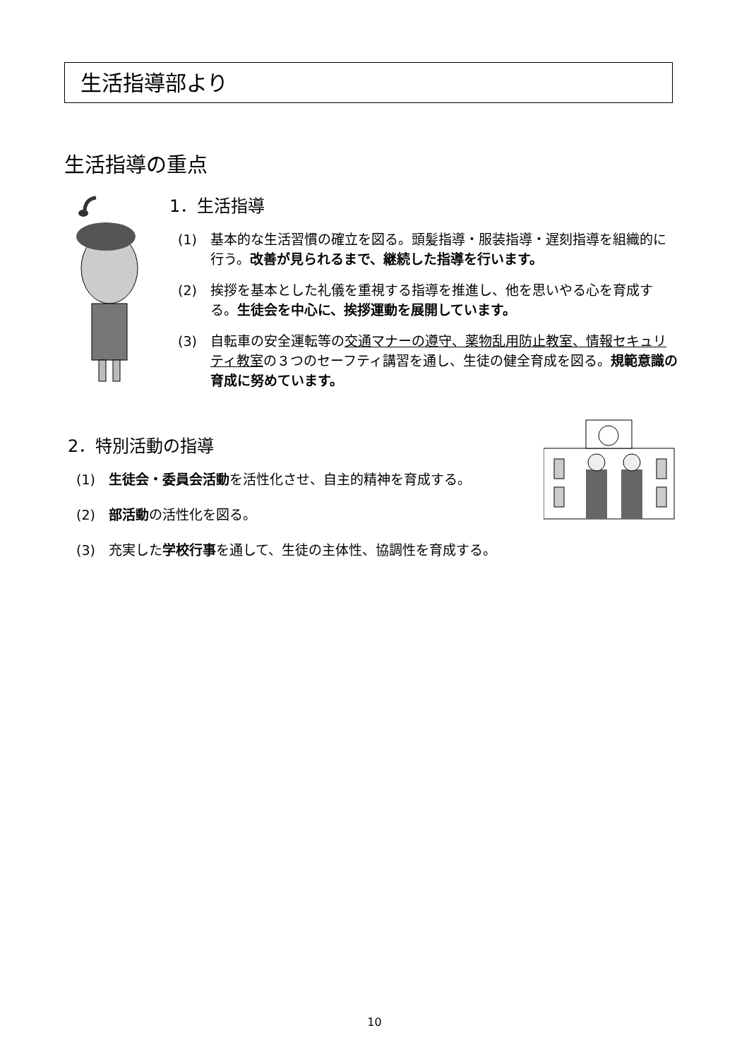生活指導部より
生活指導の重点
1．生活指導
(1) 基本的な生活習慣の確立を図る。頭髪指導・服装指導・遅刻指導を組織的に行う。改善が見られるまで、継続した指導を行います。
(2) 挨拶を基本とした礼儀を重視する指導を推進し、他を思いやる心を育成する。生徒会を中心に、挨拶運動を展開しています。
(3) 自転車の安全運転等の交通マナーの遵守、薬物乱用防止教室、情報セキュリティ教室の３つのセーフティ講習を通し、生徒の健全育成を図る。規範意識の育成に努めています。
2．特別活動の指導
(1) 生徒会・委員会活動を活性化させ、自主的精神を育成する。
(2) 部活動の活性化を図る。
(3) 充実した学校行事を通して、生徒の主体性、協調性を育成する。
10